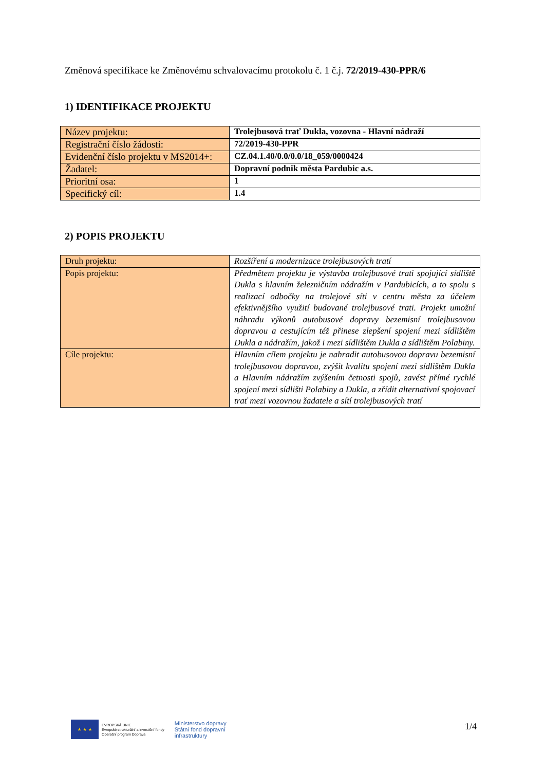Změnová specifikace ke Změnovému schvalovacímu protokolu č. 1 č.j. 72/2019-430-PPR/6
1) IDENTIFIKACE PROJEKTU
| Název projektu: | Trolejbusová trať Dukla, vozovna - Hlavní nádraží |
| Registrační číslo žádosti: | 72/2019-430-PPR |
| Evidenční číslo projektu v MS2014+: | CZ.04.1.40/0.0/0.0/18_059/0000424 |
| Žadatel: | Dopravní podnik města Pardubic a.s. |
| Prioritní osa: | 1 |
| Specifický cíl: | 1.4 |
2) POPIS PROJEKTU
| Druh projektu: | Rozšíření a modernizace trolejbusových tratí |
| Popis projektu: | Předmětem projektu je výstavba trolejbusové trati spojující sídliště Dukla s hlavním železničním nádražím v Pardubicích, a to spolu s realizací odbočky na trolejové síti v centru města za účelem efektivnějšího využití budované trolejbusové trati. Projekt umožní náhradu výkonů autobusové dopravy bezemisní trolejbusovou dopravou a cestujícím též přinese zlepšení spojení mezi sídlištěm Dukla a nádražím, jakož i mezi sídlištěm Dukla a sídlištěm Polabiny. |
| Cíle projektu: | Hlavním cílem projektu je nahradit autobusovou dopravu bezemisní trolejbusovou dopravou, zvýšit kvalitu spojení mezi sídlištěm Dukla a Hlavním nádražím zvýšením četnosti spojů, zavést přímé rychlé spojení mezi sídlišti Polabiny a Dukla, a zřídit alternativní spojovací trať mezi vozovnou žadatele a sítí trolejbusových tratí |
★ ★ ★
EVROPSKÁ UNIE
Evropské strukturální a investiční fondy
Operační program Doprava
Ministerstvo dopravy
Státní fond dopravní
infrastruktury
1/4